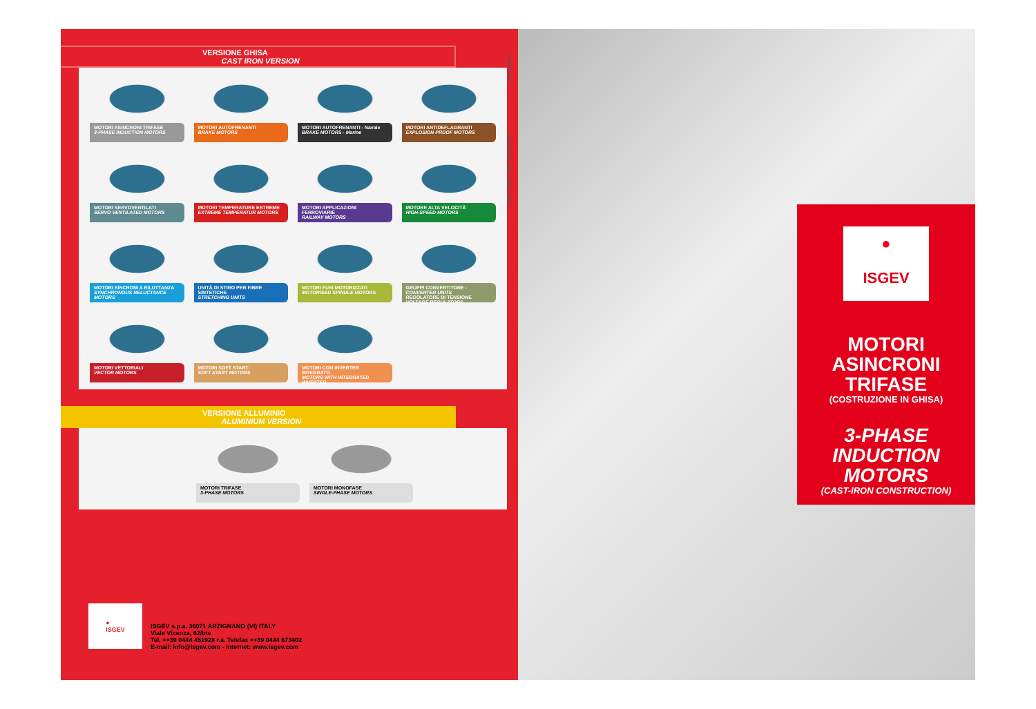VERSIONE GHISA
CAST IRON VERSION
MOTORI ASINCRONI TRIFASE
3-PHASE INDUCTION MOTORS
MOTORI AUTOFRENANTI
BRAKE MOTORS
MOTORI AUTOFRENANTI - Navale
BRAKE MOTORS - Marine
MOTORI ANTIDEFLAGRANTI
EXPLOSION PROOF MOTORS
MOTORI SERVOVENTILATI
SERVO VENTILATED MOTORS
MOTORI TEMPERATURE ESTREME
EXTREME TEMPERATUR MOTORS
MOTORI APPLICAZIONI FERROVIARIE
RAILWAY MOTORS
MOTORE ALTA VELOCITÀ
HIGH-SPEED MOTORS
MOTORI SINCRONI A RILUTTANZA
SYNCHRONOUS RELUCTANCE MOTORS
UNITÀ DI STIRO PER FIBRE SINTETICHE
STRETCHING UNITS
MOTORI FUSI MOTORIZZATI
MOTORISED SPINDLE MOTORS
GRUPPI CONVERTITORE - CONVERTER UNITS
REGOLATORE DI TENSIONE
VOLTAGE REGULATORS
MOTORI VETTORIALI
VECTOR MOTORS
MOTORI SOFT START
SOFT START MOTORS
MOTORI CON INVERTER INTEGRATO
MOTORS WITH INTEGRATED INVERTER
VERSIONE ALLUMINIO
ALUMINIUM VERSION
MOTORI TRIFASE
3-PHASE MOTORS
MOTORI MONOFASE
SINGLE-PHASE MOTORS
●
ISGEV
ISGEV s.p.a. 36071 ARZIGNANO (VI) ITALY
Viale Vicenza, 62/bis
Tel. ++39 0444 451928 r.a. Telefax ++39 0444 673402
E-mail: info@isgev.com - Internet: www.isgev.com
CAT07 REV.1 del 30/05/2002 www.spa.it
●
ISGEV
MOTORI
ASINCRONI
TRIFASE
(COSTRUZIONE IN GHISA)
3-PHASE
INDUCTION
MOTORS
(CAST-IRON CONSTRUCTION)